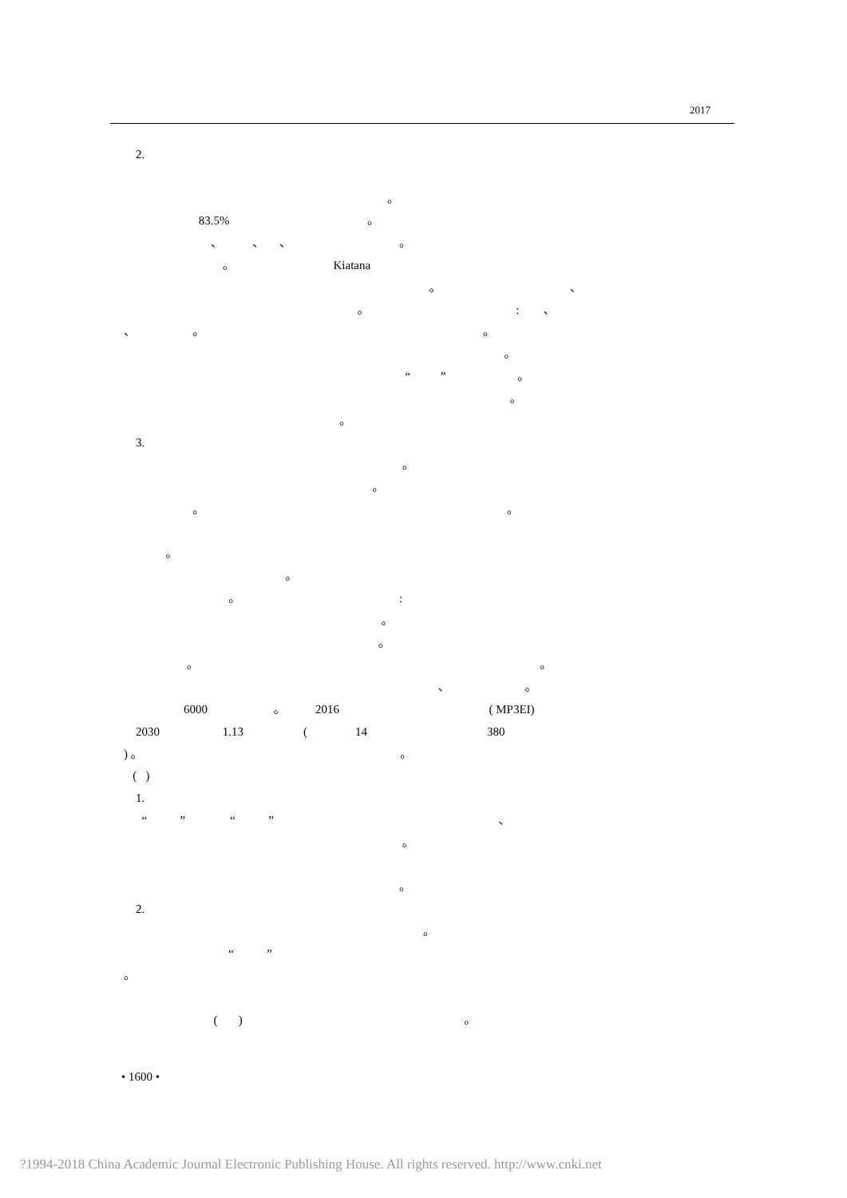2017
2.
。
83.5% 。
、 、 、 。
。 Kiatana
。 、
。 : 、
、 。 。
。
“ ” 。
。
。
3.
。
。
。 。
。
。
。 :
。
。
。 。
、 。
6000 。 2016 ( MP3EI)
2030 1.13 ( 14 380
) 。 。
( )
1.
“ ” “ ” 、
。
。
2.
。
“ ”
。
( ) 。
• 1600 •
?1994-2018 China Academic Journal Electronic Publishing House. All rights reserved. http://www.cnki.net